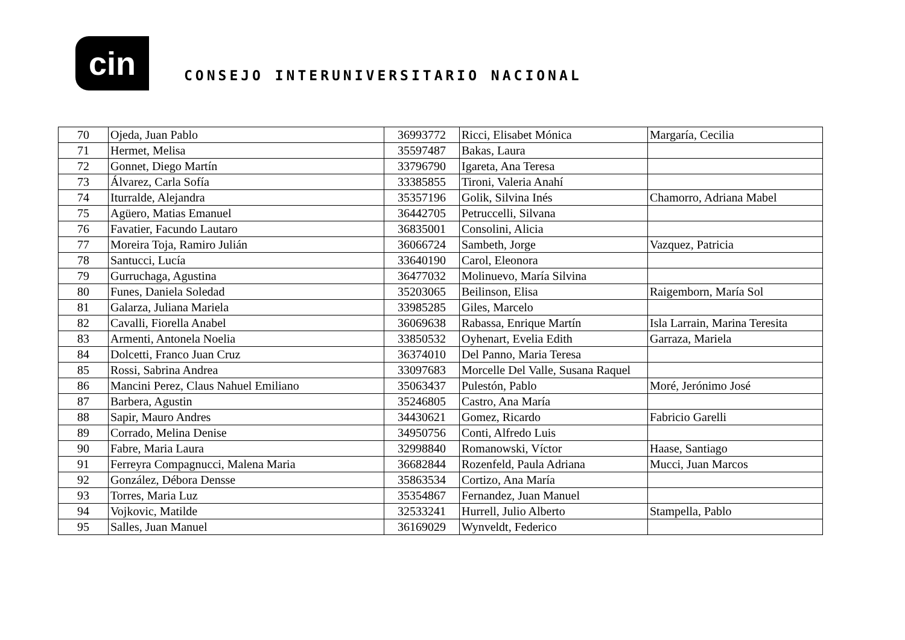cin
CONSEJO INTERUNIVERSITARIO NACIONAL
| 70 | Ojeda, Juan Pablo | 36993772 | Ricci, Elisabet Mónica | Margaría, Cecilia |
| 71 | Hermet, Melisa | 35597487 | Bakas, Laura | |
| 72 | Gonnet, Diego Martín | 33796790 | Igareta, Ana Teresa | |
| 73 | Álvarez, Carla Sofía | 33385855 | Tironi, Valeria Anahí | |
| 74 | Iturralde, Alejandra | 35357196 | Golik, Silvina Inés | Chamorro, Adriana Mabel |
| 75 | Agüero, Matias Emanuel | 36442705 | Petruccelli, Silvana | |
| 76 | Favatier, Facundo Lautaro | 36835001 | Consolini, Alicia | |
| 77 | Moreira Toja, Ramiro Julián | 36066724 | Sambeth, Jorge | Vazquez, Patricia |
| 78 | Santucci, Lucía | 33640190 | Carol, Eleonora | |
| 79 | Gurruchaga, Agustina | 36477032 | Molinuevo, María Silvina | |
| 80 | Funes, Daniela Soledad | 35203065 | Beilinson, Elisa | Raigemborn, María Sol |
| 81 | Galarza, Juliana Mariela | 33985285 | Giles, Marcelo | |
| 82 | Cavalli, Fiorella Anabel | 36069638 | Rabassa, Enrique Martín | Isla Larrain, Marina Teresita |
| 83 | Armenti, Antonela Noelia | 33850532 | Oyhenart, Evelia Edith | Garraza, Mariela |
| 84 | Dolcetti, Franco Juan Cruz | 36374010 | Del Panno, Maria Teresa | |
| 85 | Rossi, Sabrina Andrea | 33097683 | Morcelle Del Valle, Susana Raquel | |
| 86 | Mancini Perez, Claus Nahuel Emiliano | 35063437 | Pulestón, Pablo | Moré, Jerónimo José |
| 87 | Barbera, Agustin | 35246805 | Castro, Ana María | |
| 88 | Sapir, Mauro Andres | 34430621 | Gomez, Ricardo | Fabricio Garelli |
| 89 | Corrado, Melina Denise | 34950756 | Conti, Alfredo Luis | |
| 90 | Fabre, Maria Laura | 32998840 | Romanowski, Víctor | Haase, Santiago |
| 91 | Ferreyra Compagnucci, Malena Maria | 36682844 | Rozenfeld, Paula Adriana | Mucci, Juan Marcos |
| 92 | González, Débora Densse | 35863534 | Cortizo, Ana María | |
| 93 | Torres, Maria Luz | 35354867 | Fernandez, Juan Manuel | |
| 94 | Vojkovic, Matilde | 32533241 | Hurrell, Julio Alberto | Stampella, Pablo |
| 95 | Salles, Juan Manuel | 36169029 | Wynveldt, Federico | |